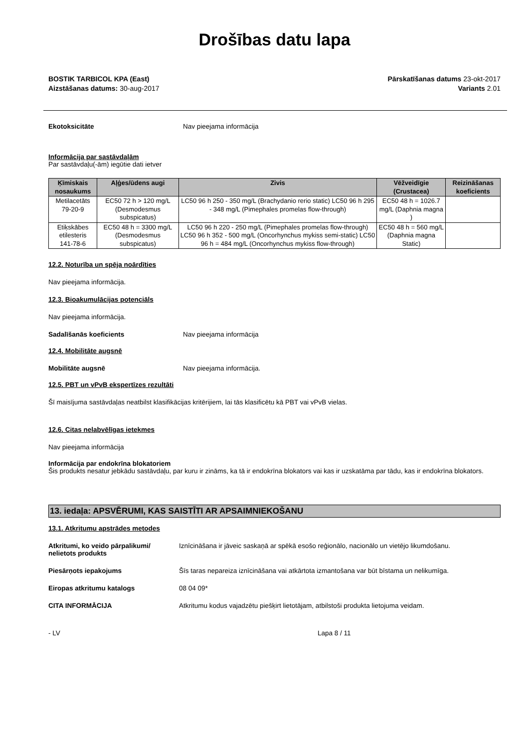Drošības datu lapa
BOSTIK TARBICOL KPA (East)
Aizstāšanas datums: 30-aug-2017
Pārskatīšanas datums 23-okt-2017
Variants 2.01
Ekotoksicitāte Nav pieejama informācija
Informācija par sastāvdaļām
Par sastāvdaļu(-ām) iegūtie dati ietver
| Ķīmiskais nosaukums | Aļģes/ūdens augi | Zivis | Vēžveidīgie (Crustacea) | Reizināšanas koeficients |
| --- | --- | --- | --- | --- |
| Metilacetāts 79-20-9 | EC50 72 h > 120 mg/L (Desmodesmus subspicatus) | LC50 96 h 250 - 350 mg/L (Brachydanio rerio static) LC50 96 h 295 - 348 mg/L (Pimephales promelas flow-through) | EC50 48 h = 1026.7 mg/L (Daphnia magna ) | |
| Etiķskābes etilesteris 141-78-6 | EC50 48 h = 3300 mg/L (Desmodesmus subspicatus) | LC50 96 h 220 - 250 mg/L (Pimephales promelas flow-through) LC50 96 h 352 - 500 mg/L (Oncorhynchus mykiss semi-static) LC50 96 h = 484 mg/L (Oncorhynchus mykiss flow-through) | EC50 48 h = 560 mg/L (Daphnia magna Static) | |
12.2. Noturība un spēja noārdīties
Nav pieejama informācija.
12.3. Bioakumulācijas potenciāls
Nav pieejama informācija.
Sadalīšanās koeficients Nav pieejama informācija
12.4. Mobilitāte augsnē
Mobilitāte augsnē Nav pieejama informācija.
12.5. PBT un vPvB ekspertīzes rezultāti
Šī maisījuma sastāvdaļas neatbilst klasifikācijas kritērijiem, lai tās klasificētu kā PBT vai vPvB vielas.
12.6. Citas nelabvēlīgas ietekmes
Nav pieejama informācija
Informācija par endokrīna blokatoriem
Šis produkts nesatur jebkādu sastāvdaļu, par kuru ir zināms, ka tā ir endokrīna blokators vai kas ir uzskatāma par tādu, kas ir endokrīna blokators.
13. iedaļa: APSVĒRUMI, KAS SAISTĪTI AR APSAIMNIEKOŠANU
13.1. Atkritumu apstrādes metodes
Atkritumi, ko veido pārpalikumi/ nelietots produkts
Iznīcināšana ir jāveic saskaņā ar spēkā esošo reģionālo, nacionālo un vietējo likumdošanu.
Piesārņots iepakojums Šīs taras nepareiza iznīcināšana vai atkārtota izmantošana var būt bīstama un nelikumīga.
Eiropas atkritumu katalogs 08 04 09*
CITA INFORMĀCIJA Atkritumu kodus vajadzētu piešķirt lietotājam, atbilstoši produkta lietojuma veidam.
- LV Lapa 8 / 11